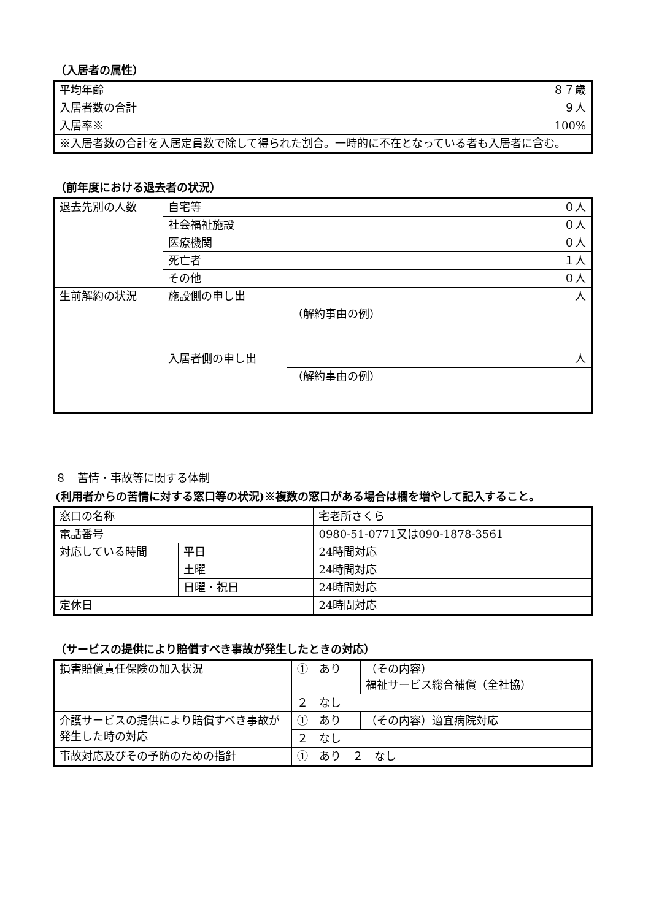（入居者の属性）
| 平均年齢 | ８７歳 |
| 入居者数の合計 | ９人 |
| 入居率※ | 100% |
| ※入居者数の合計を入居定員数で除して得られた割合。一時的に不在となっている者も入居者に含む。 | |
（前年度における退去者の状況）
| 退去先別の人数 | 自宅等 | ０人 |
| | 社会福祉施設 | ０人 |
| | 医療機関 | ０人 |
| | 死亡者 | １人 |
| | その他 | ０人 |
| 生前解約の状況 | 施設側の申し出 | 人 |
| | | （解約事由の例） |
| | 入居者側の申し出 | 人 |
| | | （解約事由の例） |
８　苦情・事故等に関する体制
(利用者からの苦情に対する窓口等の状況)※複数の窓口がある場合は欄を増やして記入すること。
| 窓口の名称 | | 宅老所さくら |
| 電話番号 | | 0980-51-0771又は090-1878-3561 |
| 対応している時間 | 平日 | 24時間対応 |
| | 土曜 | 24時間対応 |
| | 日曜・祝日 | 24時間対応 |
| 定休日 | | 24時間対応 |
（サービスの提供により賠償すべき事故が発生したときの対応）
| 損害賠償責任保険の加入状況 | ① あり | （その内容） 福祉サービス総合補償（全社協） |
| | ２ なし | |
| 介護サービスの提供により賠償すべき事故が発生した時の対応 | ① あり | （その内容）適宜病院対応 |
| | ２ なし | |
| 事故対応及びその予防のための指針 | ① あり ２ なし | |